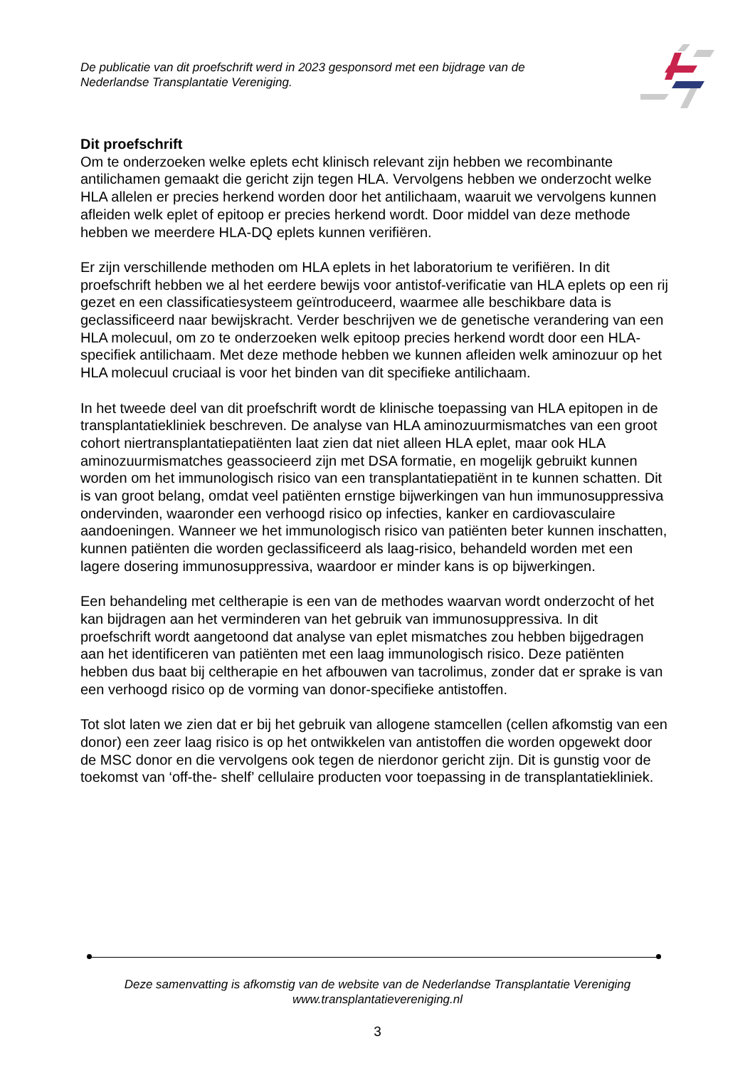De publicatie van dit proefschrift werd in 2023 gesponsord met een bijdrage van de
Nederlandse Transplantatie Vereniging.
Dit proefschrift
Om te onderzoeken welke eplets echt klinisch relevant zijn hebben we recombinante antilichamen gemaakt die gericht zijn tegen HLA. Vervolgens hebben we onderzocht welke HLA allelen er precies herkend worden door het antilichaam, waaruit we vervolgens kunnen afleiden welk eplet of epitoop er precies herkend wordt. Door middel van deze methode hebben we meerdere HLA-DQ eplets kunnen verifiëren.
Er zijn verschillende methoden om HLA eplets in het laboratorium te verifiëren. In dit proefschrift hebben we al het eerdere bewijs voor antistof-verificatie van HLA eplets op een rij gezet en een classificatiesysteem geïntroduceerd, waarmee alle beschikbare data is geclassificeerd naar bewijskracht. Verder beschrijven we de genetische verandering van een HLA molecuul, om zo te onderzoeken welk epitoop precies herkend wordt door een HLA-specifiek antilichaam. Met deze methode hebben we kunnen afleiden welk aminozuur op het HLA molecuul cruciaal is voor het binden van dit specifieke antilichaam.
In het tweede deel van dit proefschrift wordt de klinische toepassing van HLA epitopen in de transplantatiekliniek beschreven. De analyse van HLA aminozuurmismatches van een groot cohort niertransplantatiepatiënten laat zien dat niet alleen HLA eplet, maar ook HLA aminozuurmismatches geassocieerd zijn met DSA formatie, en mogelijk gebruikt kunnen worden om het immunologisch risico van een transplantatiepatiënt in te kunnen schatten. Dit is van groot belang, omdat veel patiënten ernstige bijwerkingen van hun immunosuppressiva ondervinden, waaronder een verhoogd risico op infecties, kanker en cardiovasculaire aandoeningen. Wanneer we het immunologisch risico van patiënten beter kunnen inschatten, kunnen patiënten die worden geclassificeerd als laag-risico, behandeld worden met een lagere dosering immunosuppressiva, waardoor er minder kans is op bijwerkingen.
Een behandeling met celtherapie is een van de methodes waarvan wordt onderzocht of het kan bijdragen aan het verminderen van het gebruik van immunosuppressiva. In dit proefschrift wordt aangetoond dat analyse van eplet mismatches zou hebben bijgedragen aan het identificeren van patiënten met een laag immunologisch risico. Deze patiënten hebben dus baat bij celtherapie en het afbouwen van tacrolimus, zonder dat er sprake is van een verhoogd risico op de vorming van donor-specifieke antistoffen.
Tot slot laten we zien dat er bij het gebruik van allogene stamcellen (cellen afkomstig van een donor) een zeer laag risico is op het ontwikkelen van antistoffen die worden opgewekt door de MSC donor en die vervolgens ook tegen de nierdonor gericht zijn. Dit is gunstig voor de toekomst van ‘off-the- shelf’ cellulaire producten voor toepassing in de transplantatiekliniek.
Deze samenvatting is afkomstig van de website van de Nederlandse Transplantatie Vereniging
www.transplantatievereniging.nl
3